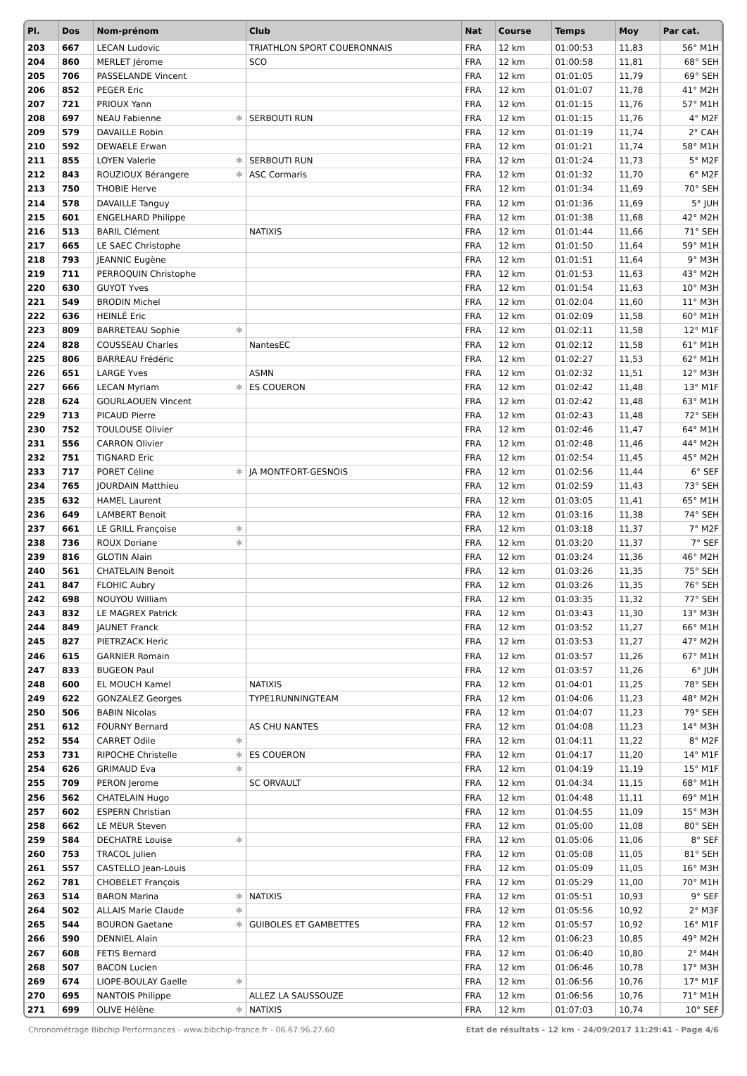| Pl. | Dos | Nom-prénom | Club | Nat | Course | Temps | Moy | Par cat. |
| --- | --- | --- | --- | --- | --- | --- | --- | --- |
| 203 | 667 | LECAN Ludovic | TRIATHLON SPORT COUERONNAIS | FRA | 12 km | 01:00:53 | 11,83 | 56° M1H |
| 204 | 860 | MERLET Jérome | SCO | FRA | 12 km | 01:00:58 | 11,81 | 68° SEH |
| 205 | 706 | PASSELANDE Vincent | | FRA | 12 km | 01:01:05 | 11,79 | 69° SEH |
| 206 | 852 | PEGER Eric | | FRA | 12 km | 01:01:07 | 11,78 | 41° M2H |
| 207 | 721 | PRIOUX Yann | | FRA | 12 km | 01:01:15 | 11,76 | 57° M1H |
| 208 | 697 | NEAU Fabienne ✱ | SERBOUTI RUN | FRA | 12 km | 01:01:15 | 11,76 | 4° M2F |
| 209 | 579 | DAVAILLE Robin | | FRA | 12 km | 01:01:19 | 11,74 | 2° CAH |
| 210 | 592 | DEWAELE Erwan | | FRA | 12 km | 01:01:21 | 11,74 | 58° M1H |
| 211 | 855 | LOYEN Valerie ✱ | SERBOUTI RUN | FRA | 12 km | 01:01:24 | 11,73 | 5° M2F |
| 212 | 843 | ROUZIOUX Bérangere ✱ | ASC Cormaris | FRA | 12 km | 01:01:32 | 11,70 | 6° M2F |
| 213 | 750 | THOBIE Herve | | FRA | 12 km | 01:01:34 | 11,69 | 70° SEH |
| 214 | 578 | DAVAILLE Tanguy | | FRA | 12 km | 01:01:36 | 11,69 | 5° JUH |
| 215 | 601 | ENGELHARD Philippe | | FRA | 12 km | 01:01:38 | 11,68 | 42° M2H |
| 216 | 513 | BARIL Clément | NATIXIS | FRA | 12 km | 01:01:44 | 11,66 | 71° SEH |
| 217 | 665 | LE SAEC Christophe | | FRA | 12 km | 01:01:50 | 11,64 | 59° M1H |
| 218 | 793 | JEANNIC Eugène | | FRA | 12 km | 01:01:51 | 11,64 | 9° M3H |
| 219 | 711 | PERROQUIN Christophe | | FRA | 12 km | 01:01:53 | 11,63 | 43° M2H |
| 220 | 630 | GUYOT Yves | | FRA | 12 km | 01:01:54 | 11,63 | 10° M3H |
| 221 | 549 | BRODIN Michel | | FRA | 12 km | 01:02:04 | 11,60 | 11° M3H |
| 222 | 636 | HEINLÉ Eric | | FRA | 12 km | 01:02:09 | 11,58 | 60° M1H |
| 223 | 809 | BARRETEAU Sophie ✱ | | FRA | 12 km | 01:02:11 | 11,58 | 12° M1F |
| 224 | 828 | COUSSEAU Charles | NantesEC | FRA | 12 km | 01:02:12 | 11,58 | 61° M1H |
| 225 | 806 | BARREAU Frédéric | | FRA | 12 km | 01:02:27 | 11,53 | 62° M1H |
| 226 | 651 | LARGE Yves | ASMN | FRA | 12 km | 01:02:32 | 11,51 | 12° M3H |
| 227 | 666 | LECAN Myriam ✱ | ES COUERON | FRA | 12 km | 01:02:42 | 11,48 | 13° M1F |
| 228 | 624 | GOURLAOUEN Vincent | | FRA | 12 km | 01:02:42 | 11,48 | 63° M1H |
| 229 | 713 | PICAUD Pierre | | FRA | 12 km | 01:02:43 | 11,48 | 72° SEH |
| 230 | 752 | TOULOUSE Olivier | | FRA | 12 km | 01:02:46 | 11,47 | 64° M1H |
| 231 | 556 | CARRON Olivier | | FRA | 12 km | 01:02:48 | 11,46 | 44° M2H |
| 232 | 751 | TIGNARD Eric | | FRA | 12 km | 01:02:54 | 11,45 | 45° M2H |
| 233 | 717 | PORET Céline ✱ | JA MONTFORT-GESNOIS | FRA | 12 km | 01:02:56 | 11,44 | 6° SEF |
| 234 | 765 | JOURDAIN Matthieu | | FRA | 12 km | 01:02:59 | 11,43 | 73° SEH |
| 235 | 632 | HAMEL Laurent | | FRA | 12 km | 01:03:05 | 11,41 | 65° M1H |
| 236 | 649 | LAMBERT Benoit | | FRA | 12 km | 01:03:16 | 11,38 | 74° SEH |
| 237 | 661 | LE GRILL Françoise ✱ | | FRA | 12 km | 01:03:18 | 11,37 | 7° M2F |
| 238 | 736 | ROUX Doriane ✱ | | FRA | 12 km | 01:03:20 | 11,37 | 7° SEF |
| 239 | 816 | GLOTIN Alain | | FRA | 12 km | 01:03:24 | 11,36 | 46° M2H |
| 240 | 561 | CHATELAIN Benoit | | FRA | 12 km | 01:03:26 | 11,35 | 75° SEH |
| 241 | 847 | FLOHIC Aubry | | FRA | 12 km | 01:03:26 | 11,35 | 76° SEH |
| 242 | 698 | NOUYOU William | | FRA | 12 km | 01:03:35 | 11,32 | 77° SEH |
| 243 | 832 | LE MAGREX Patrick | | FRA | 12 km | 01:03:43 | 11,30 | 13° M3H |
| 244 | 849 | JAUNET Franck | | FRA | 12 km | 01:03:52 | 11,27 | 66° M1H |
| 245 | 827 | PIETRZACK Heric | | FRA | 12 km | 01:03:53 | 11,27 | 47° M2H |
| 246 | 615 | GARNIER Romain | | FRA | 12 km | 01:03:57 | 11,26 | 67° M1H |
| 247 | 833 | BUGEON Paul | | FRA | 12 km | 01:03:57 | 11,26 | 6° JUH |
| 248 | 600 | EL MOUCH Kamel | NATIXIS | FRA | 12 km | 01:04:01 | 11,25 | 78° SEH |
| 249 | 622 | GONZALEZ Georges | TYPE1RUNNINGTEAM | FRA | 12 km | 01:04:06 | 11,23 | 48° M2H |
| 250 | 506 | BABIN Nicolas | | FRA | 12 km | 01:04:07 | 11,23 | 79° SEH |
| 251 | 612 | FOURNY Bernard | AS CHU NANTES | FRA | 12 km | 01:04:08 | 11,23 | 14° M3H |
| 252 | 554 | CARRET Odile ✱ | | FRA | 12 km | 01:04:11 | 11,22 | 8° M2F |
| 253 | 731 | RIPOCHE Christelle ✱ | ES COUERON | FRA | 12 km | 01:04:17 | 11,20 | 14° M1F |
| 254 | 626 | GRIMAUD Eva ✱ | | FRA | 12 km | 01:04:19 | 11,19 | 15° M1F |
| 255 | 709 | PERON Jerome | SC ORVAULT | FRA | 12 km | 01:04:34 | 11,15 | 68° M1H |
| 256 | 562 | CHATELAIN Hugo | | FRA | 12 km | 01:04:48 | 11,11 | 69° M1H |
| 257 | 602 | ESPERN Christian | | FRA | 12 km | 01:04:55 | 11,09 | 15° M3H |
| 258 | 662 | LE MEUR Steven | | FRA | 12 km | 01:05:00 | 11,08 | 80° SEH |
| 259 | 584 | DECHATRE Louise ✱ | | FRA | 12 km | 01:05:06 | 11,06 | 8° SEF |
| 260 | 753 | TRACOL Julien | | FRA | 12 km | 01:05:08 | 11,05 | 81° SEH |
| 261 | 557 | CASTELLO Jean-Louis | | FRA | 12 km | 01:05:09 | 11,05 | 16° M3H |
| 262 | 781 | CHOBELET François | | FRA | 12 km | 01:05:29 | 11,00 | 70° M1H |
| 263 | 514 | BARON Marina ✱ | NATIXIS | FRA | 12 km | 01:05:51 | 10,93 | 9° SEF |
| 264 | 502 | ALLAIS Marie Claude ✱ | | FRA | 12 km | 01:05:56 | 10,92 | 2° M3F |
| 265 | 544 | BOURON Gaetane ✱ | GUIBOLES ET GAMBETTES | FRA | 12 km | 01:05:57 | 10,92 | 16° M1F |
| 266 | 590 | DENNIEL Alain | | FRA | 12 km | 01:06:23 | 10,85 | 49° M2H |
| 267 | 608 | FETIS Bernard | | FRA | 12 km | 01:06:40 | 10,80 | 2° M4H |
| 268 | 507 | BACON Lucien | | FRA | 12 km | 01:06:46 | 10,78 | 17° M3H |
| 269 | 674 | LIOPE-BOULAY Gaelle ✱ | | FRA | 12 km | 01:06:56 | 10,76 | 17° M1F |
| 270 | 695 | NANTOIS Philippe | ALLEZ LA SAUSSOUZE | FRA | 12 km | 01:06:56 | 10,76 | 71° M1H |
| 271 | 699 | OLIVE Hélène ✱ | NATIXIS | FRA | 12 km | 01:07:03 | 10,74 | 10° SEF |
Chronométrage Bibchip Performances - www.bibchip-france.fr - 06.67.96.27.60 Etat de résultats - 12 km · 24/09/2017 11:29:41 · Page 4/6